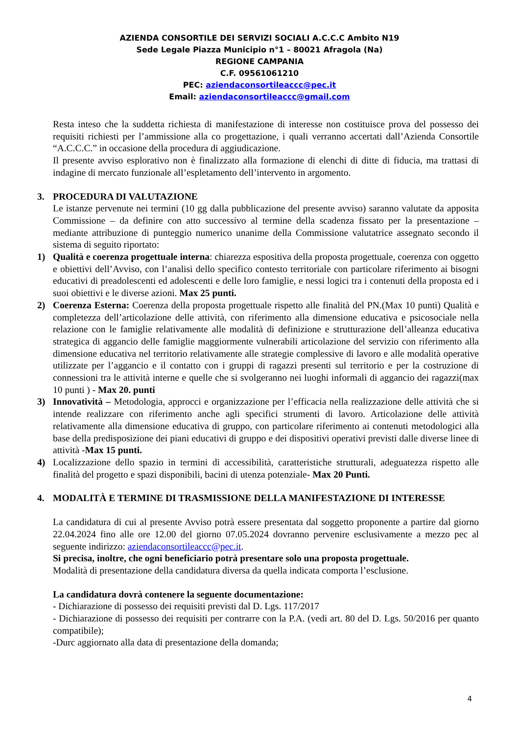AZIENDA CONSORTILE DEI SERVIZI SOCIALI A.C.C.C Ambito N19
Sede Legale Piazza Municipio n°1 – 80021 Afragola (Na)
REGIONE CAMPANIA
C.F. 09561061210
PEC: aziendaconsortileaccc@pec.it
Email: aziendaconsortileaccc@gmail.com
Resta inteso che la suddetta richiesta di manifestazione di interesse non costituisce prova del possesso dei requisiti richiesti per l’ammissione alla co progettazione, i quali verranno accertati dall’Azienda Consortile “A.C.C.C.” in occasione della procedura di aggiudicazione.
Il presente avviso esplorativo non è finalizzato alla formazione di elenchi di ditte di fiducia, ma trattasi di indagine di mercato funzionale all’espletamento dell’intervento in argomento.
3. PROCEDURA DI VALUTAZIONE
Le istanze pervenute nei termini (10 gg dalla pubblicazione del presente avviso) saranno valutate da apposita Commissione – da definire con atto successivo al termine della scadenza fissato per la presentazione – mediante attribuzione di punteggio numerico unanime della Commissione valutatrice assegnato secondo il sistema di seguito riportato:
1) Qualità e coerenza progettuale interna: chiarezza espositiva della proposta progettuale, coerenza con oggetto e obiettivi dell’Avviso, con l’analisi dello specifico contesto territoriale con particolare riferimento ai bisogni educativi di preadolescenti ed adolescenti e delle loro famiglie, e nessi logici tra i contenuti della proposta ed i suoi obiettivi e le diverse azioni. Max 25 punti.
2) Coerenza Esterna: Coerenza della proposta progettuale rispetto alle finalità del PN.(Max 10 punti) Qualità e completezza dell’articolazione delle attività, con riferimento alla dimensione educativa e psicosociale nella relazione con le famiglie relativamente alle modalità di definizione e strutturazione dell’alleanza educativa strategica di aggancio delle famiglie maggiormente vulnerabili articolazione del servizio con riferimento alla dimensione educativa nel territorio relativamente alle strategie complessive di lavoro e alle modalità operative utilizzate per l’aggancio e il contatto con i gruppi di ragazzi presenti sul territorio e per la costruzione di connessioni tra le attività interne e quelle che si svolgeranno nei luoghi informali di aggancio dei ragazzi(max 10 punti ) - Max 20. punti
3) Innovatività – Metodologia, approcci e organizzazione per l’efficacia nella realizzazione delle attività che si intende realizzare con riferimento anche agli specifici strumenti di lavoro. Articolazione delle attività relativamente alla dimensione educativa di gruppo, con particolare riferimento ai contenuti metodologici alla base della predisposizione dei piani educativi di gruppo e dei dispositivi operativi previsti dalle diverse linee di attività -Max 15 punti.
4) Localizzazione dello spazio in termini di accessibilità, caratteristiche strutturali, adeguatezza rispetto alle finalità del progetto e spazi disponibili, bacini di utenza potenziale- Max 20 Punti.
4. MODALITÀ E TERMINE DI TRASMISSIONE DELLA MANIFESTAZIONE DI INTERESSE
La candidatura di cui al presente Avviso potrà essere presentata dal soggetto proponente a partire dal giorno 22.04.2024 fino alle ore 12.00 del giorno 07.05.2024 dovranno pervenire esclusivamente a mezzo pec al seguente indirizzo: aziendaconsortileaccc@pec.it.
Si precisa, inoltre, che ogni beneficiario potrà presentare solo una proposta progettuale.
Modalità di presentazione della candidatura diversa da quella indicata comporta l’esclusione.
La candidatura dovrà contenere la seguente documentazione:
- Dichiarazione di possesso dei requisiti previsti dal D. Lgs. 117/2017
- Dichiarazione di possesso dei requisiti per contrarre con la P.A. (vedi art. 80 del D. Lgs. 50/2016 per quanto compatibile);
-Durc aggiornato alla data di presentazione della domanda;
4